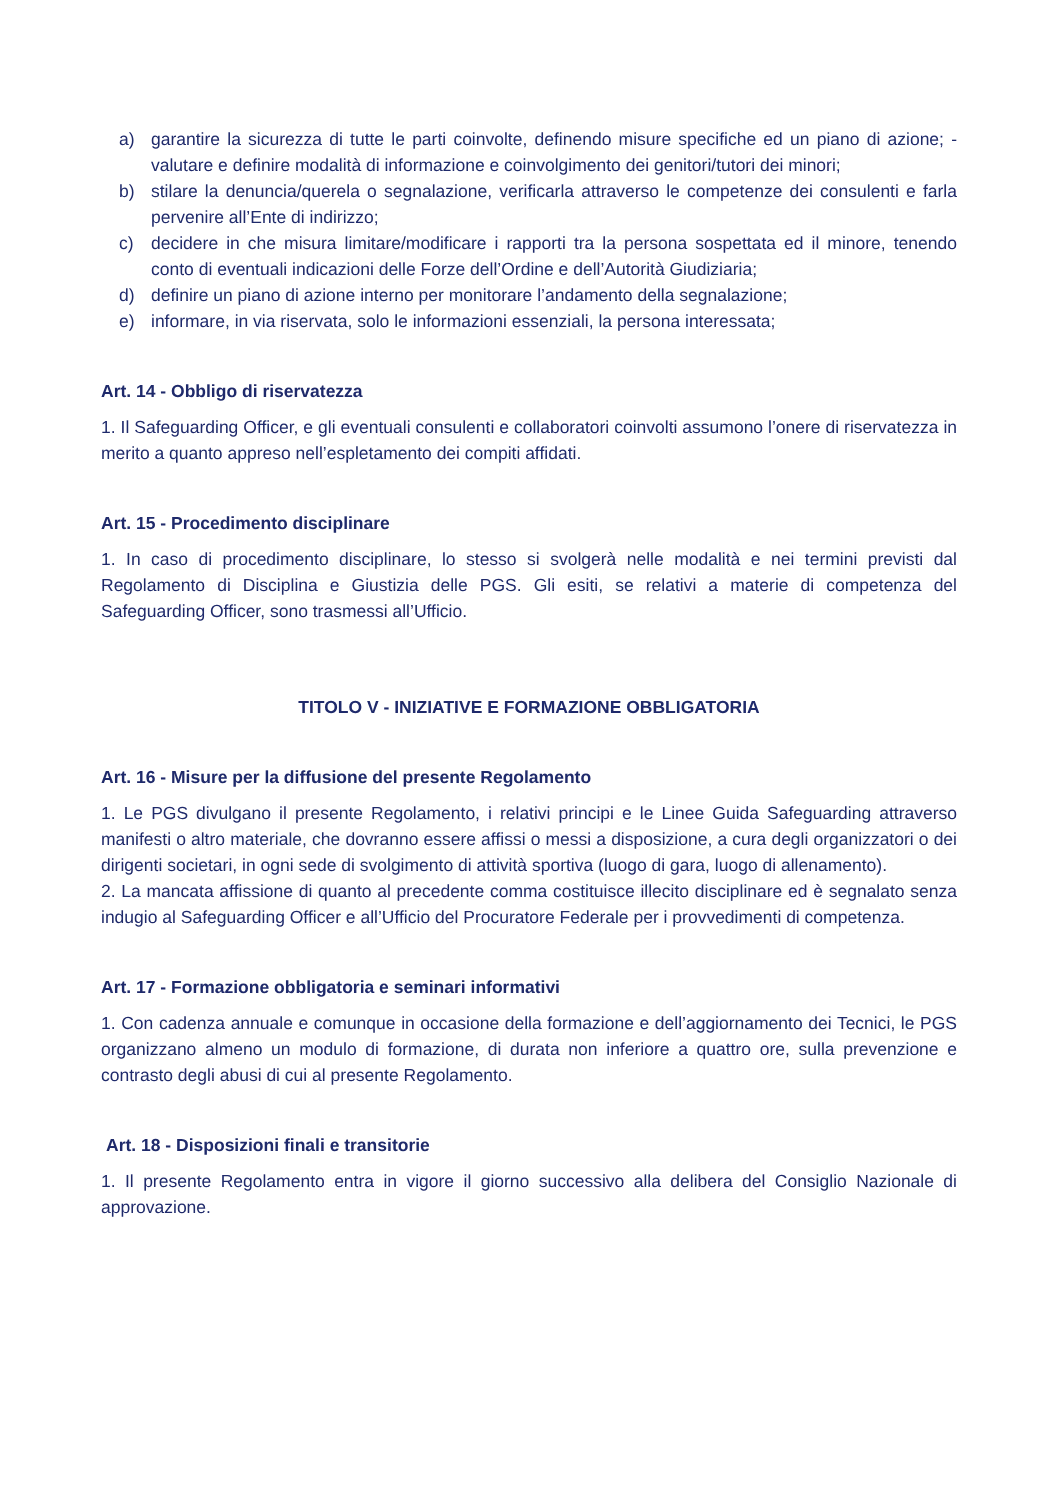a) garantire la sicurezza di tutte le parti coinvolte, definendo misure specifiche ed un piano di azione; - valutare e definire modalità di informazione e coinvolgimento dei genitori/tutori dei minori;
b) stilare la denuncia/querela o segnalazione, verificarla attraverso le competenze dei consulenti e farla pervenire all’Ente di indirizzo;
c) decidere in che misura limitare/modificare i rapporti tra la persona sospettata ed il minore, tenendo conto di eventuali indicazioni delle Forze dell’Ordine e dell’Autorità Giudiziaria;
d) definire un piano di azione interno per monitorare l’andamento della segnalazione;
e) informare, in via riservata, solo le informazioni essenziali, la persona interessata;
Art. 14 - Obbligo di riservatezza
1. Il Safeguarding Officer, e gli eventuali consulenti e collaboratori coinvolti assumono l’onere di riservatezza in merito a quanto appreso nell’espletamento dei compiti affidati.
Art. 15 - Procedimento disciplinare
1. In caso di procedimento disciplinare, lo stesso si svolgerà nelle modalità e nei termini previsti dal Regolamento di Disciplina e Giustizia delle PGS. Gli esiti, se relativi a materie di competenza del Safeguarding Officer, sono trasmessi all’Ufficio.
TITOLO V - INIZIATIVE E FORMAZIONE OBBLIGATORIA
Art. 16 - Misure per la diffusione del presente Regolamento
1. Le PGS divulgano il presente Regolamento, i relativi principi e le Linee Guida Safeguarding attraverso manifesti o altro materiale, che dovranno essere affissi o messi a disposizione, a cura degli organizzatori o dei dirigenti societari, in ogni sede di svolgimento di attività sportiva (luogo di gara, luogo di allenamento).
2. La mancata affissione di quanto al precedente comma costituisce illecito disciplinare ed è segnalato senza indugio al Safeguarding Officer e all’Ufficio del Procuratore Federale per i provvedimenti di competenza.
Art. 17 - Formazione obbligatoria e seminari informativi
1. Con cadenza annuale e comunque in occasione della formazione e dell’aggiornamento dei Tecnici, le PGS organizzano almeno un modulo di formazione, di durata non inferiore a quattro ore, sulla prevenzione e contrasto degli abusi di cui al presente Regolamento.
Art. 18 - Disposizioni finali e transitorie
1. Il presente Regolamento entra in vigore il giorno successivo alla delibera del Consiglio Nazionale di approvazione.